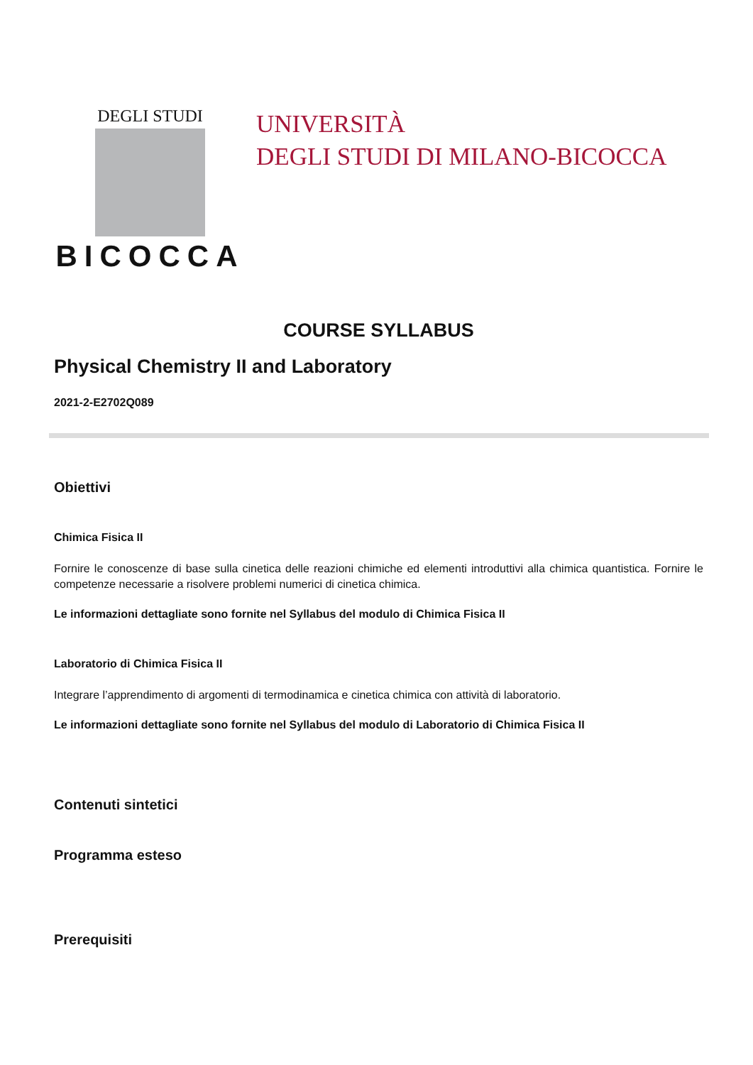DEGLI STUDI
BICOCCA
UNIVERSITÀ
DEGLI STUDI DI MILANO-BICOCCA
COURSE SYLLABUS
Physical Chemistry II and Laboratory
2021-2-E2702Q089
Obiettivi
Chimica Fisica II
Fornire le conoscenze di base sulla cinetica delle reazioni chimiche ed elementi introduttivi alla chimica quantistica. Fornire le competenze necessarie a risolvere problemi numerici di cinetica chimica.
Le informazioni dettagliate sono fornite nel Syllabus del modulo di Chimica Fisica II
Laboratorio di Chimica Fisica II
Integrare l’apprendimento di argomenti di termodinamica e cinetica chimica con attività di laboratorio.
Le informazioni dettagliate sono fornite nel Syllabus del modulo di Laboratorio di Chimica Fisica II
Contenuti sintetici
Programma esteso
Prerequisiti